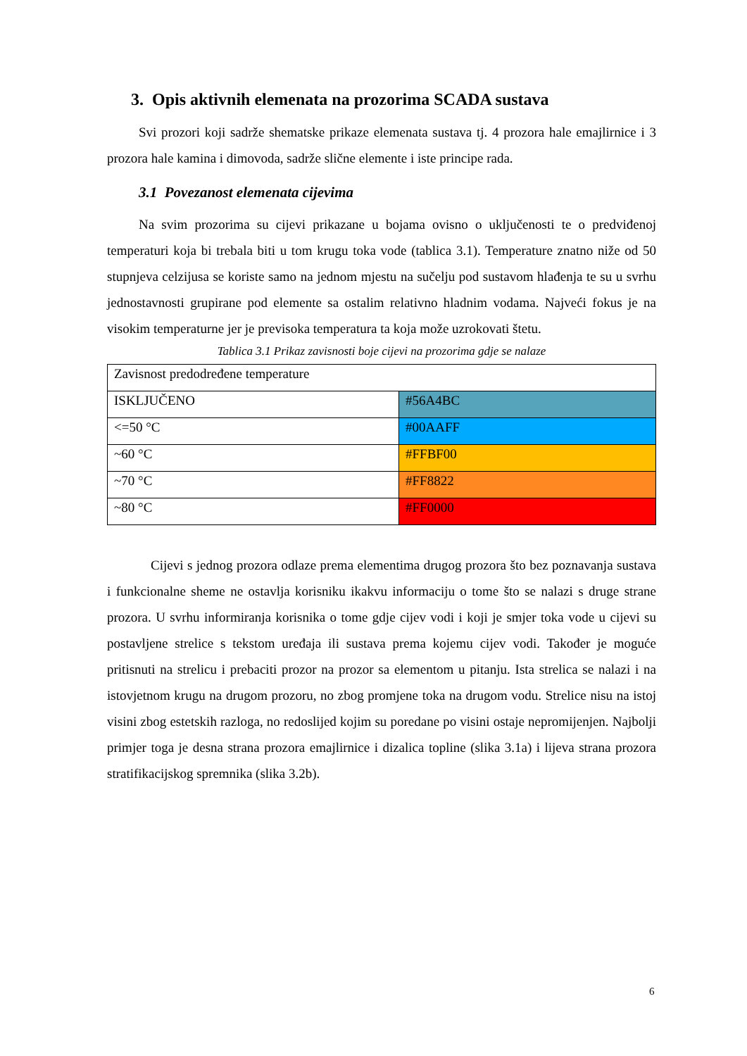3. Opis aktivnih elemenata na prozorima SCADA sustava
Svi prozori koji sadrže shematske prikaze elemenata sustava tj. 4 prozora hale emajlirnice i 3 prozora hale kamina i dimovoda, sadrže slične elemente i iste principe rada.
3.1 Povezanost elemenata cijevima
Na svim prozorima su cijevi prikazane u bojama ovisno o uključenosti te o predviđenoj temperaturi koja bi trebala biti u tom krugu toka vode (tablica 3.1). Temperature znatno niže od 50 stupnjeva celzijusa se koriste samo na jednom mjestu na sučelju pod sustavom hlađenja te su u svrhu jednostavnosti grupirane pod elemente sa ostalim relativno hladnim vodama. Najveći fokus je na visokim temperaturne jer je previsoka temperatura ta koja može uzrokovati štetu.
Tablica 3.1 Prikaz zavisnosti boje cijevi na prozorima gdje se nalaze
| Zavisnost predodređene temperature | |
| ISKLJUČENO | #56A4BC |
| <=50 °C | #00AAFF |
| ~60 °C | #FFBF00 |
| ~70 °C | #FF8822 |
| ~80 °C | #FF0000 |
Cijevi s jednog prozora odlaze prema elementima drugog prozora što bez poznavanja sustava i funkcionalne sheme ne ostavlja korisniku ikakvu informaciju o tome što se nalazi s druge strane prozora. U svrhu informiranja korisnika o tome gdje cijev vodi i koji je smjer toka vode u cijevi su postavljene strelice s tekstom uređaja ili sustava prema kojemu cijev vodi. Također je moguće pritisnuti na strelicu i prebaciti prozor na prozor sa elementom u pitanju. Ista strelica se nalazi i na istovjetnom krugu na drugom prozoru, no zbog promjene toka na drugom vodu. Strelice nisu na istoj visini zbog estetskih razloga, no redoslijed kojim su poredane po visini ostaje nepromijenjen. Najbolji primjer toga je desna strana prozora emajlirnice i dizalica topline (slika 3.1a) i lijeva strana prozora stratifikacijskog spremnika (slika 3.2b).
6